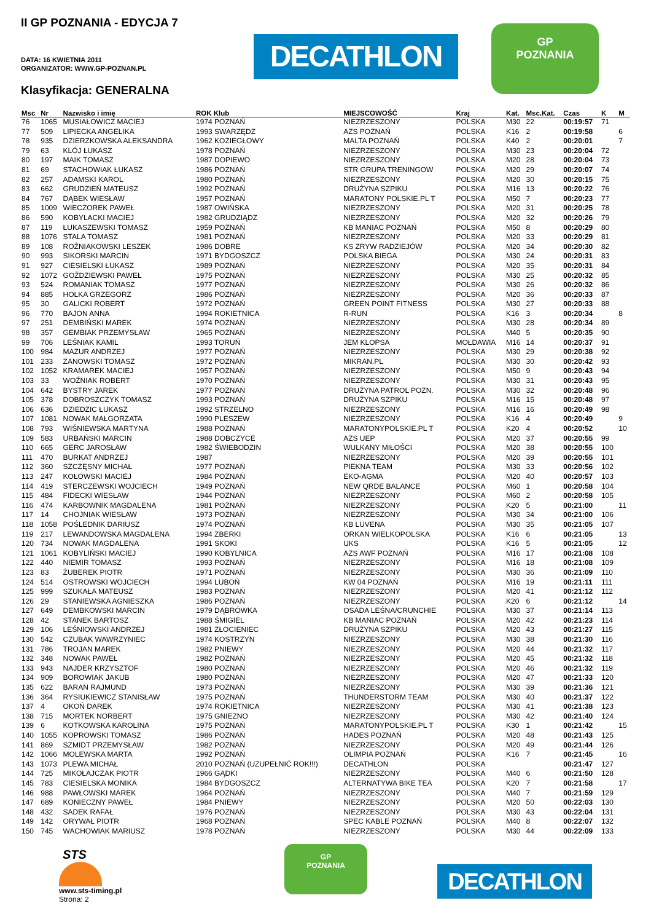II GP POZNANIA - EDYCJA 7
DATA: 16 KWIETNIA 2011
ORGANIZATOR: WWW.GP-POZNAN.PL
Klasyfikacja: GENERALNA
DECATHLON
GP
POZNANIA
| Msc | Nr | Nazwisko i imię | ROK Klub | MIEJSCOWOŚĆ | Kraj | Kat. | Msc.Kat. | Czas | K | M |
| --- | --- | --- | --- | --- | --- | --- | --- | --- | --- | --- |
| 76 | 1065 | MUSIAŁOWICZ MACIEJ | 1974 POZNAŃ | NIEZRZESZONY | POLSKA | M30 | 22 | 00:19:57 | 71 | |
| 77 | 509 | LIPIECKA ANGELIKA | 1993 SWARZĘDZ | AZS POZNAŃ | POLSKA | K16 | 2 | 00:19:58 | | 6 |
| 78 | 935 | DZIERZKOWSKA ALEKSANDRA | 1962 KOZIEGŁOWY | MALTA POZNAŃ | POLSKA | K40 | 2 | 00:20:01 | | 7 |
| 79 | 63 | KLÓJ ŁUKASZ | 1978 POZNAŃ | NIEZRZESZONY | POLSKA | M30 | 23 | 00:20:04 | 72 | |
| 80 | 197 | MAIK TOMASZ | 1987 DOPIEWO | NIEZRZESZONY | POLSKA | M20 | 28 | 00:20:04 | 73 | |
| 81 | 69 | STACHOWIAK ŁUKASZ | 1986 POZNAŃ | STR GRUPA TRENINGOW | POLSKA | M20 | 29 | 00:20:07 | 74 | |
| 82 | 257 | ADAMSKI KAROL | 1980 POZNAŃ | NIEZRZESZONY | POLSKA | M20 | 30 | 00:20:15 | 75 | |
| 83 | 662 | GRUDZIEŃ MATEUSZ | 1992 POZNAŃ | DRUŻYNA SZPIKU | POLSKA | M16 | 13 | 00:20:22 | 76 | |
| 84 | 767 | DĄBEK WIESŁAW | 1957 POZNAŃ | MARATONY POLSKIE.PL T | POLSKA | M50 | 7 | 00:20:23 | 77 | |
| 85 | 1009 | WIECZOREK PAWEŁ | 1987 OWIŃSKA | NIEZRZESZONY | POLSKA | M20 | 31 | 00:20:25 | 78 | |
| 86 | 590 | KOBYLACKI MACIEJ | 1982 GRUDZIĄDZ | NIEZRZESZONY | POLSKA | M20 | 32 | 00:20:26 | 79 | |
| 87 | 119 | ŁUKASZEWSKI TOMASZ | 1959 POZNAŃ | KB MANIAC POZNAŃ | POLSKA | M50 | 8 | 00:20:29 | 80 | |
| 88 | 1076 | STALA TOMASZ | 1981 POZNAŃ | NIEZRZESZONY | POLSKA | M20 | 33 | 00:20:29 | 81 | |
| 89 | 108 | ROŻNIAKOWSKI LESZEK | 1986 DOBRE | KS ZRYW RADZIEJÓW | POLSKA | M20 | 34 | 00:20:30 | 82 | |
| 90 | 993 | SIKORSKI MARCIN | 1971 BYDGOSZCZ | POLSKA BIEGA | POLSKA | M30 | 24 | 00:20:31 | 83 | |
| 91 | 927 | CIESIELSKI ŁUKASZ | 1989 POZNAŃ | NIEZRZESZONY | POLSKA | M20 | 35 | 00:20:31 | 84 | |
| 92 | 1072 | GOŻDZIEWSKI PAWEŁ | 1975 POZNAŃ | NIEZRZESZONY | POLSKA | M30 | 25 | 00:20:32 | 85 | |
| 93 | 524 | ROMANIAK TOMASZ | 1977 POZNAŃ | NIEZRZESZONY | POLSKA | M30 | 26 | 00:20:32 | 86 | |
| 94 | 885 | HOLKA GRZEGORZ | 1986 POZNAŃ | NIEZRZESZONY | POLSKA | M20 | 36 | 00:20:33 | 87 | |
| 95 | 30 | GALICKI ROBERT | 1972 POZNAŃ | GREEN POINT FITNESS | POLSKA | M30 | 27 | 00:20:33 | 88 | |
| 96 | 770 | BAJON ANNA | 1994 ROKIETNICA | R-RUN | POLSKA | K16 | 3 | 00:20:34 | | 8 |
| 97 | 251 | DEMBIŃSKI MAREK | 1974 POZNAŃ | NIEZRZESZONY | POLSKA | M30 | 28 | 00:20:34 | 89 | |
| 98 | 357 | GEMBIAK PRZEMYSŁAW | 1965 POZNAŃ | NIEZRZESZONY | POLSKA | M40 | 5 | 00:20:35 | 90 | |
| 99 | 706 | LEŚNIAK KAMIL | 1993 TORUŃ | JEM KLOPSA | MOŁDAWIA | M16 | 14 | 00:20:37 | 91 | |
| 100 | 984 | MAZUR ANDRZEJ | 1977 POZNAŃ | NIEZRZESZONY | POLSKA | M30 | 29 | 00:20:38 | 92 | |
| 101 | 233 | ZANOWSKI TOMASZ | 1972 POZNAŃ | MIKRAN.PL | POLSKA | M30 | 30 | 00:20:42 | 93 | |
| 102 | 1052 | KRAMAREK MACIEJ | 1957 POZNAŃ | NIEZRZESZONY | POLSKA | M50 | 9 | 00:20:43 | 94 | |
| 103 | 33 | WOŹNIAK ROBERT | 1970 POZNAŃ | NIEZRZESZONY | POLSKA | M30 | 31 | 00:20:43 | 95 | |
| 104 | 642 | BYSTRY JAREK | 1977 POZNAŃ | DRUŻYNA PATROL POZN. | POLSKA | M30 | 32 | 00:20:48 | 96 | |
| 105 | 378 | DOBROSZCZYK TOMASZ | 1993 POZNAŃ | DRUŻYNA SZPIKU | POLSKA | M16 | 15 | 00:20:48 | 97 | |
| 106 | 636 | DZIEDZIC ŁUKASZ | 1992 STRZELNO | NIEZRZESZONY | POLSKA | M16 | 16 | 00:20:49 | 98 | |
| 107 | 1081 | NOWAK MAŁGORZATA | 1990 PLESZEW | NIEZRZESZONY | POLSKA | K16 | 4 | 00:20:49 | | 9 |
| 108 | 793 | WIŚNIEWSKA MARTYNA | 1988 POZNAŃ | MARATONYPOLSKIE.PL T | POLSKA | K20 | 4 | 00:20:52 | | 10 |
| 109 | 583 | URBAŃSKI MARCIN | 1988 DOBCZYCE | AZS UEP | POLSKA | M20 | 37 | 00:20:55 | 99 | |
| 110 | 665 | GERC JAROSŁAW | 1982 ŚWIEBODZIN | WULKANY MIŁOŚCI | POLSKA | M20 | 38 | 00:20:55 | 100 | |
| 111 | 470 | BURKAT ANDRZEJ | 1987 | NIEZRZESZONY | POLSKA | M20 | 39 | 00:20:55 | 101 | |
| 112 | 360 | SZCZĘSNY MICHAŁ | 1977 POZNAŃ | PIEKNA TEAM | POLSKA | M30 | 33 | 00:20:56 | 102 | |
| 113 | 247 | KOŁOWSKI MACIEJ | 1984 POZNAŃ | EKO-AGMA | POLSKA | M20 | 40 | 00:20:57 | 103 | |
| 114 | 419 | STERCZEWSKI WOJCIECH | 1949 POZNAŃ | NEW QRDE BALANCE | POLSKA | M60 | 1 | 00:20:58 | 104 | |
| 115 | 484 | FIDECKI WIESŁAW | 1944 POZNAŃ | NIEZRZESZONY | POLSKA | M60 | 2 | 00:20:58 | 105 | |
| 116 | 474 | KARBOWNIK MAGDALENA | 1981 POZNAŃ | NIEZRZESZONY | POLSKA | K20 | 5 | 00:21:00 | | 11 |
| 117 | 14 | CHOJNIAK WIESŁAW | 1973 POZNAŃ | NIEZRZESZONY | POLSKA | M30 | 34 | 00:21:00 | 106 | |
| 118 | 1058 | POŚLEDNIK DARIUSZ | 1974 POZNAŃ | KB LUVENA | POLSKA | M30 | 35 | 00:21:05 | 107 | |
| 119 | 217 | LEWANDOWSKA MAGDALENA | 1994 ZBERKI | ORKAN WIELKOPOLSKA | POLSKA | K16 | 6 | 00:21:05 | | 13 |
| 120 | 734 | NOWAK MAGDALENA | 1991 SKOKI | UKS | POLSKA | K16 | 5 | 00:21:05 | | 12 |
| 121 | 1061 | KOBYLIŃSKI MACIEJ | 1990 KOBYLNICA | AZS AWF POZNAŃ | POLSKA | M16 | 17 | 00:21:08 | 108 | |
| 122 | 440 | NIEMIR TOMASZ | 1993 POZNAŃ | NIEZRZESZONY | POLSKA | M16 | 18 | 00:21:08 | 109 | |
| 123 | 83 | ŻUBEREK PIOTR | 1971 POZNAŃ | NIEZRZESZONY | POLSKA | M30 | 36 | 00:21:09 | 110 | |
| 124 | 514 | OSTROWSKI WOJCIECH | 1994 LUBOŃ | KW 04 POZNAŃ | POLSKA | M16 | 19 | 00:21:11 | 111 | |
| 125 | 999 | SZUKAŁA MATEUSZ | 1983 POZNAŃ | NIEZRZESZONY | POLSKA | M20 | 41 | 00:21:12 | 112 | |
| 126 | 29 | STANIEWSKA AGNIESZKA | 1986 POZNAŃ | NIEZRZESZONY | POLSKA | K20 | 6 | 00:21:12 | | 14 |
| 127 | 649 | DEMBKOWSKI MARCIN | 1979 DĄBRÓWKA | OSADA LEŚNA/CRUNCHIE | POLSKA | M30 | 37 | 00:21:14 | 113 | |
| 128 | 42 | STANEK BARTOSZ | 1988 ŚMIGIEL | KB MANIAC POZNAŃ | POLSKA | M20 | 42 | 00:21:23 | 114 | |
| 129 | 106 | LEŚNIOWSKI ANDRZEJ | 1981 ZŁOCIENIEC | DRUŻYNA SZPIKU | POLSKA | M20 | 43 | 00:21:27 | 115 | |
| 130 | 542 | CZUBAK WAWRZYNIEC | 1974 KOSTRZYN | NIEZRZESZONY | POLSKA | M30 | 38 | 00:21:30 | 116 | |
| 131 | 786 | TROJAN MAREK | 1982 PNIEWY | NIEZRZESZONY | POLSKA | M20 | 44 | 00:21:32 | 117 | |
| 132 | 348 | NOWAK PAWEŁ | 1982 POZNAŃ | NIEZRZESZONY | POLSKA | M20 | 45 | 00:21:32 | 118 | |
| 133 | 943 | NAJDER KRZYSZTOF | 1980 POZNAŃ | NIEZRZESZONY | POLSKA | M20 | 46 | 00:21:32 | 119 | |
| 134 | 909 | BOROWIAK JAKUB | 1980 POZNAŃ | NIEZRZESZONY | POLSKA | M20 | 47 | 00:21:33 | 120 | |
| 135 | 622 | BARAN RAJMUND | 1973 POZNAŃ | NIEZRZESZONY | POLSKA | M30 | 39 | 00:21:36 | 121 | |
| 136 | 364 | RYSIUKIEWICZ STANISŁAW | 1975 POZNAŃ | THUNDERSTORM TEAM | POLSKA | M30 | 40 | 00:21:37 | 122 | |
| 137 | 4 | OKOŃ DAREK | 1974 ROKIETNICA | NIEZRZESZONY | POLSKA | M30 | 41 | 00:21:38 | 123 | |
| 138 | 715 | MORTEK NORBERT | 1975 GNIEZNO | NIEZRZESZONY | POLSKA | M30 | 42 | 00:21:40 | 124 | |
| 139 | 6 | KOTKOWSKA KAROLINA | 1975 POZNAŃ | MARATONYPOLSKIE.PL T | POLSKA | K30 | 1 | 00:21:42 | | 15 |
| 140 | 1055 | KOPROWSKI TOMASZ | 1986 POZNAŃ | HADES POZNAŃ | POLSKA | M20 | 48 | 00:21:43 | 125 | |
| 141 | 869 | SZMIDT PRZEMYSŁAW | 1982 POZNAŃ | NIEZRZESZONY | POLSKA | M20 | 49 | 00:21:44 | 126 | |
| 142 | 1066 | MOLEWSKA MARTA | 1992 POZNAŃ | OLIMPIA POZNAŃ | POLSKA | K16 | 7 | 00:21:45 | | 16 |
| 143 | 1073 | PLEWA MICHAŁ | 2010 POZNAŃ (UZUPEŁNIĆ ROK!!!) | DECATHLON | POLSKA | | | 00:21:47 | 127 | |
| 144 | 725 | MIKOŁAJCZAK PIOTR | 1966 GĄDKI | NIEZRZESZONY | POLSKA | M40 | 6 | 00:21:50 | 128 | |
| 145 | 783 | CIESIELSKA MONIKA | 1984 BYDGOSZCZ | ALTERNATYWA BIKE TEA | POLSKA | K20 | 7 | 00:21:58 | | 17 |
| 146 | 988 | PAWŁOWSKI MAREK | 1964 POZNAŃ | NIEZRZESZONY | POLSKA | M40 | 7 | 00:21:59 | 129 | |
| 147 | 689 | KONIECZNY PAWEŁ | 1984 PNIEWY | NIEZRZESZONY | POLSKA | M20 | 50 | 00:22:03 | 130 | |
| 148 | 432 | SADEK RAFAŁ | 1976 POZNAŃ | NIEZRZESZONY | POLSKA | M30 | 43 | 00:22:04 | 131 | |
| 149 | 142 | ORYWAŁ PIOTR | 1968 POZNAŃ | SPEC KABLE POZNAŃ | POLSKA | M40 | 8 | 00:22:07 | 132 | |
| 150 | 745 | WACHOWIAK MARIUSZ | 1978 POZNAŃ | NIEZRZESZONY | POLSKA | M30 | 44 | 00:22:09 | 133 | |
STS
www.sts-timing.pl
Strona: 2
GP
POZNANIA
DECATHLON